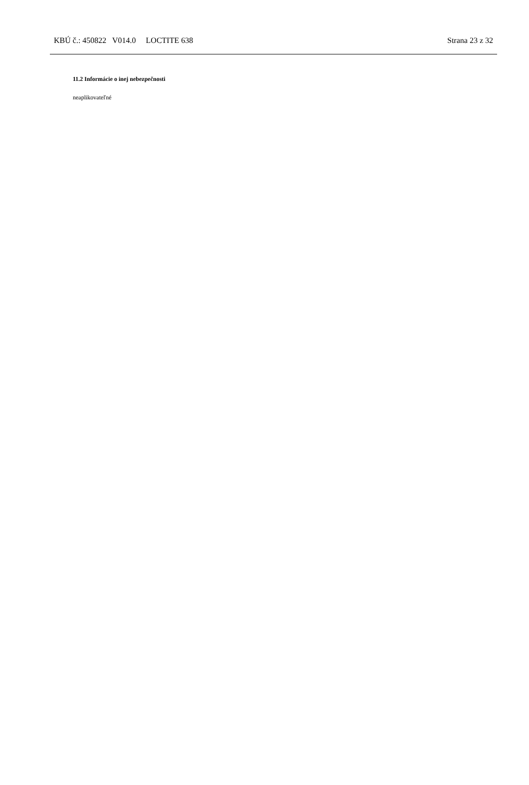KBÚ č.: 450822 V014.0 LOCTITE 638 Strana 23 z 32
11.2 Informácie o inej nebezpečnosti
neaplikovateľné